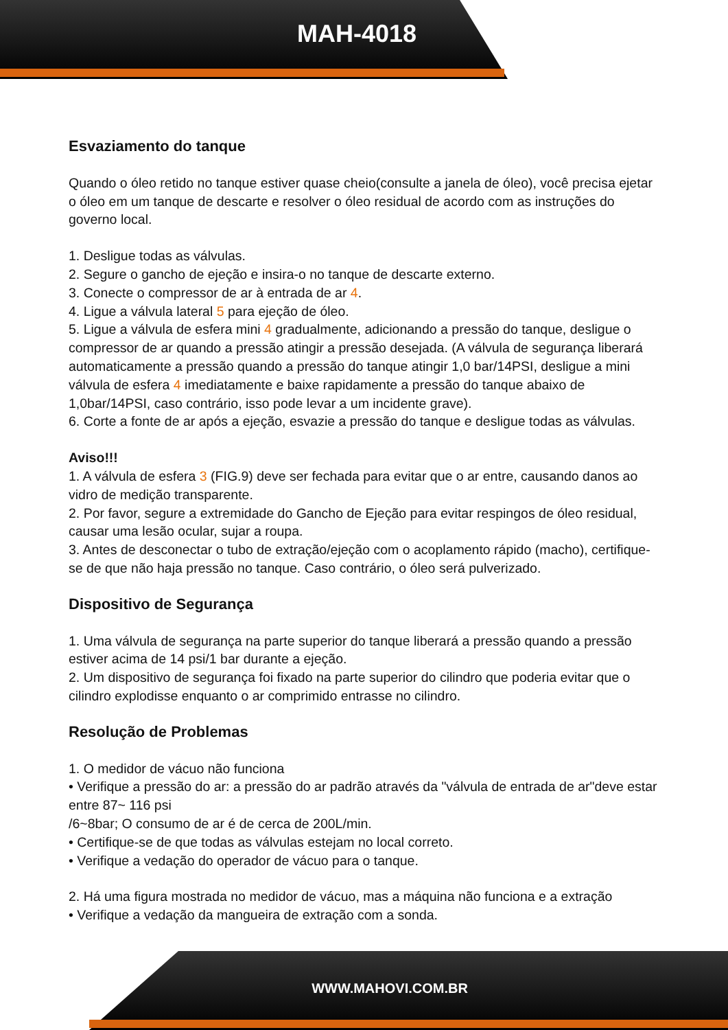MAH-4018
Esvaziamento do tanque
Quando o óleo retido no tanque estiver quase cheio(consulte a janela de óleo), você precisa ejetar o óleo em um tanque de descarte e resolver o óleo residual de acordo com as instruções do governo local.
1. Desligue todas as válvulas.
2. Segure o gancho de ejeção e insira-o no tanque de descarte externo.
3. Conecte o compressor de ar à entrada de ar 4.
4. Ligue a válvula lateral 5 para ejeção de óleo.
5. Ligue a válvula de esfera mini 4 gradualmente, adicionando a pressão do tanque, desligue o compressor de ar quando a pressão atingir a pressão desejada. (A válvula de segurança liberará automaticamente a pressão quando a pressão do tanque atingir 1,0 bar/14PSI, desligue a mini válvula de esfera 4 imediatamente e baixe rapidamente a pressão do tanque abaixo de 1,0bar/14PSI, caso contrário, isso pode levar a um incidente grave).
6. Corte a fonte de ar após a ejeção, esvazie a pressão do tanque e desligue todas as válvulas.
Aviso!!!
1. A válvula de esfera 3 (FIG.9) deve ser fechada para evitar que o ar entre, causando danos ao vidro de medição transparente.
2. Por favor, segure a extremidade do Gancho de Ejeção para evitar respingos de óleo residual, causar uma lesão ocular, sujar a roupa.
3. Antes de desconectar o tubo de extração/ejeção com o acoplamento rápido (macho), certifique-se de que não haja pressão no tanque. Caso contrário, o óleo será pulverizado.
Dispositivo de Segurança
1. Uma válvula de segurança na parte superior do tanque liberará a pressão quando a pressão estiver acima de 14 psi/1 bar durante a ejeção.
2. Um dispositivo de segurança foi fixado na parte superior do cilindro que poderia evitar que o cilindro explodisse enquanto o ar comprimido entrasse no cilindro.
Resolução de Problemas
1. O medidor de vácuo não funciona
• Verifique a pressão do ar: a pressão do ar padrão através da "válvula de entrada de ar"deve estar entre 87~ 116 psi
/6~8bar; O consumo de ar é de cerca de 200L/min.
• Certifique-se de que todas as válvulas estejam no local correto.
• Verifique a vedação do operador de vácuo para o tanque.
2. Há uma figura mostrada no medidor de vácuo, mas a máquina não funciona e a extração
• Verifique a vedação da mangueira de extração com a sonda.
WWW.MAHOVI.COM.BR